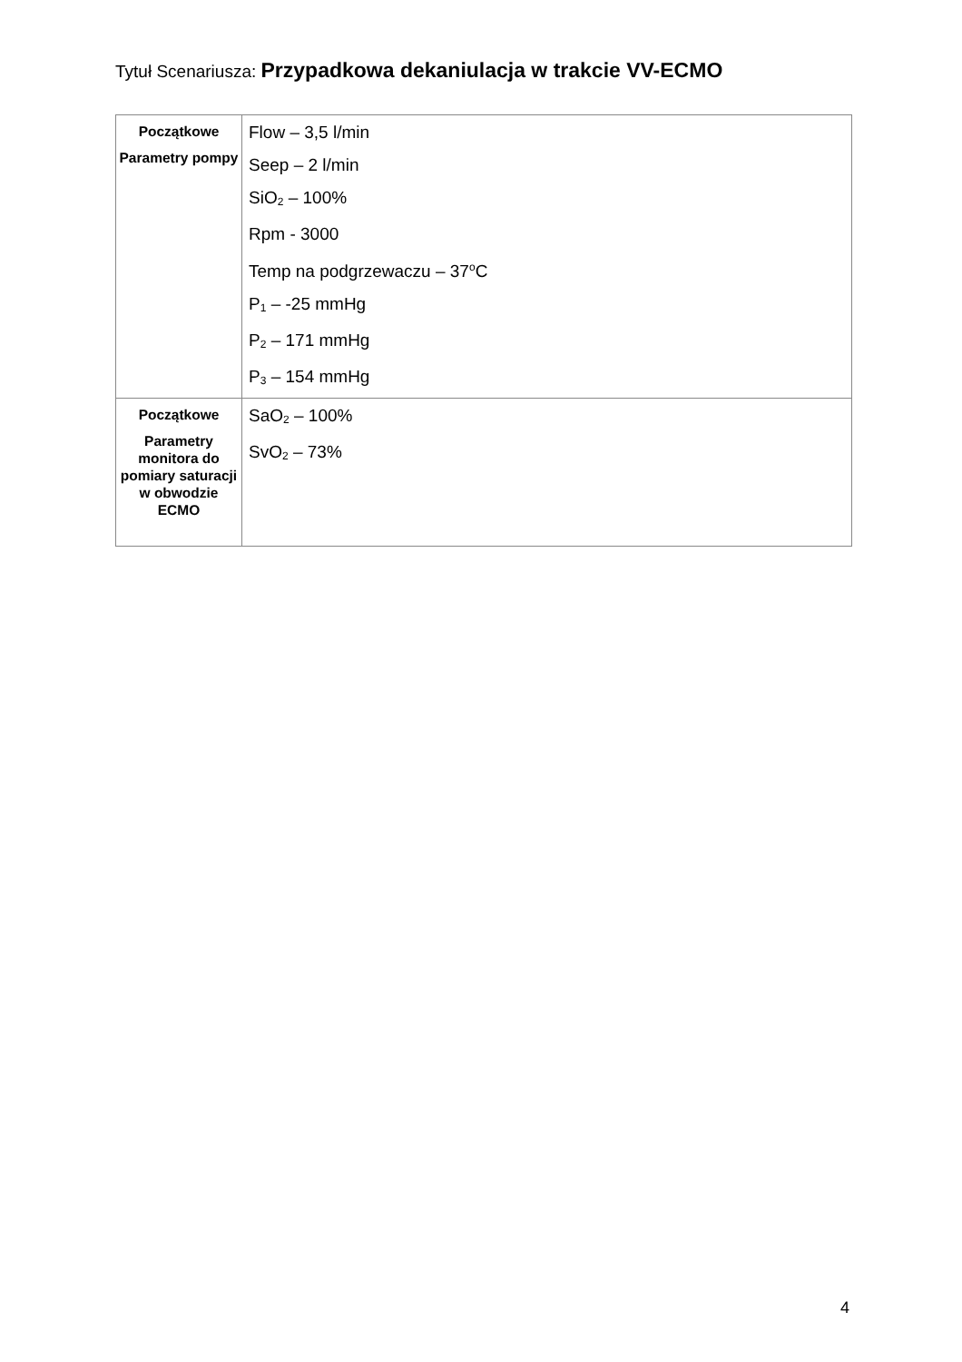Tytuł Scenariusza: Przypadkowa dekaniulacja w trakcie VV-ECMO
| Początkowe Parametry pompy | Flow – 3,5 l/min Seep – 2 l/min SiO<sub>2</sub> – 100% Rpm - 3000 Temp na podgrzewaczu – 37<sup>o</sup>C P<sub>1</sub> – -25 mmHg P<sub>2</sub> – 171 mmHg P<sub>3</sub> – 154 mmHg |
| Początkowe Parametry monitora do pomiary saturacji w obwodzie ECMO | SaO<sub>2</sub> – 100% SvO<sub>2</sub> – 73% |
4